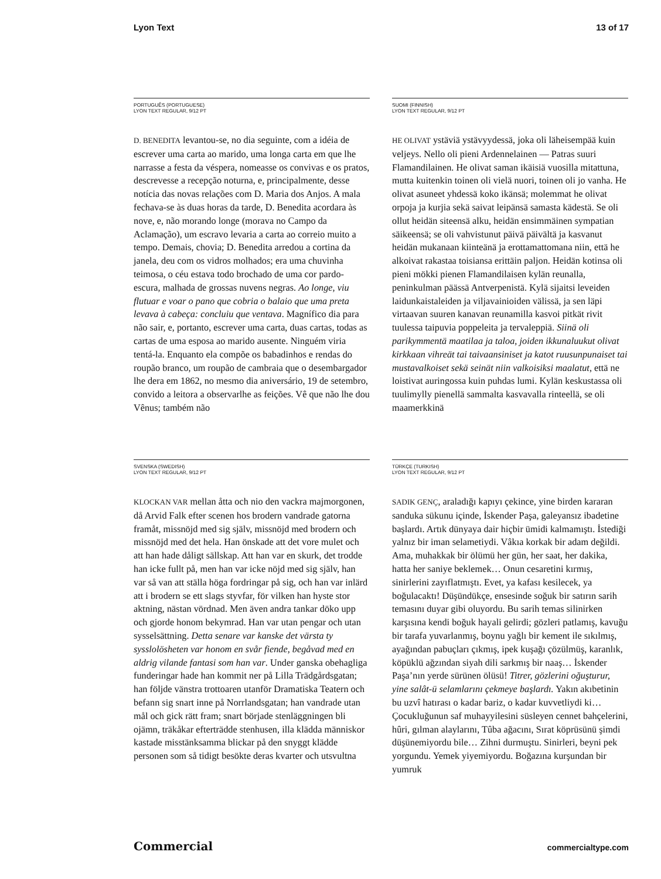Lyon Text 13 of 17
PORTUGUÊS (PORTUGUESE)
LYON TEXT REGULAR, 9/12 PT
D. BENEDITA levantou-se, no dia seguinte, com a idéia de escrever uma carta ao marido, uma longa carta em que lhe narrasse a festa da véspera, nomeasse os convivas e os pratos, descrevesse a recepção noturna, e, principalmente, desse notícia das novas relações com D. Maria dos Anjos. A mala fechava-se às duas horas da tarde, D. Benedita acordara às nove, e, não morando longe (morava no Campo da Aclamação), um escravo levaria a carta ao correio muito a tempo. Demais, chovia; D. Benedita arredou a cortina da janela, deu com os vidros molhados; era uma chuvinha teimosa, o céu estava todo brochado de uma cor pardo-escura, malhada de grossas nuvens negras. Ao longe, viu flutuar e voar o pano que cobria o balaio que uma preta levava à cabeça: concluiu que ventava. Magnífico dia para não sair, e, portanto, escrever uma carta, duas cartas, todas as cartas de uma esposa ao marido ausente. Ninguém viria tentá-la. Enquanto ela compõe os babadinhos e rendas do roupão branco, um roupão de cambraia que o desembargador lhe dera em 1862, no mesmo dia aniversário, 19 de setembro, convido a leitora a observarlhe as feições. Vê que não lhe dou Vênus; também não
SUOMI (FINNISH)
LYON TEXT REGULAR, 9/12 PT
HE OLIVAT ystäviä ystävyydessä, joka oli läheisempää kuin veljeys. Nello oli pieni Ardennelainen — Patras suuri Flamandilainen. He olivat saman ikäisiä vuosilla mitattuna, mutta kuitenkin toinen oli vielä nuori, toinen oli jo vanha. He olivat asuneet yhdessä koko ikänsä; molemmat he olivat orpoja ja kurjia sekä saivat leipänsä samasta kädestä. Se oli ollut heidän siteensä alku, heidän ensimmäinen sympatian säikeensä; se oli vahvistunut päivä päivältä ja kasvanut heidän mukanaan kiinteänä ja erottamattomana niin, että he alkoivat rakastaa toisiansa erittäin paljon. Heidän kotinsa oli pieni mökki pienen Flamandilaisen kylän reunalla, peninkulman päässä Antverpenistä. Kylä sijaitsi leveiden laidunkaistaleiden ja viljavainioiden välissä, ja sen läpi virtaavan suuren kanavan reunamilla kasvoi pitkät rivit tuulessa taipuvia poppeleita ja tervaleppiä. Siinä oli parikymmentä maatilaa ja taloa, joiden ikkunaluukut olivat kirkkaan vihreät tai taivaansiniset ja katot ruusunpunaiset tai mustavalkoiset sekä seinät niin valkoisiksi maalatut, että ne loistivat auringossa kuin puhdas lumi. Kylän keskustassa oli tuulimylly pienellä sammalta kasvavalla rinteellä, se oli maamerkkinä
SVENSKA (SWEDISH)
LYON TEXT REGULAR, 9/12 PT
KLOCKAN VAR mellan åtta och nio den vackra majmorgonen, då Arvid Falk efter scenen hos brodern vandrade gatorna framåt, missnöjd med sig själv, missnöjd med brodern och missnöjd med det hela. Han önskade att det vore mulet och att han hade dåligt sällskap. Att han var en skurk, det trodde han icke fullt på, men han var icke nöjd med sig själv, han var så van att ställa höga fordringar på sig, och han var inlärd att i brodern se ett slags styvfar, för vilken han hyste stor aktning, nästan vördnad. Men även andra tankar döko upp och gjorde honom bekymrad. Han var utan pengar och utan sysselsättning. Detta senare var kanske det värsta ty sysslolösheten var honom en svår fiende, begåvad med en aldrig vilande fantasi som han var. Under ganska obehagliga funderingar hade han kommit ner på Lilla Trädgårdsgatan; han följde vänstra trottoaren utanför Dramatiska Teatern och befann sig snart inne på Norrlandsgatan; han vandrade utan mål och gick rätt fram; snart började stenläggningen bli ojämn, träkåkar efterträdde stenhusen, illa klädda människor kastade misstänksamma blickar på den snyggt klädde personen som så tidigt besökte deras kvarter och utsvultna
TÜRKÇE (TURKISH)
LYON TEXT REGULAR, 9/12 PT
SADIK GENÇ, araladığı kapıyı çekince, yine birden kararan sanduka sükunu içinde, İskender Paşa, galeyansız ibadetine başlardı. Artık dünyaya dair hiçbir ümidi kalmamıştı. İstediği yalnız bir iman selametiydi. Vâkıa korkak bir adam değildi. Ama, muhakkak bir ölümü her gün, her saat, her dakika, hatta her saniye beklemek… Onun cesaretini kırmış, sinirlerini zayıflatmıştı. Evet, ya kafası kesilecek, ya boğulacaktı! Düşündükçe, ensesinde soğuk bir satırın sarih temasını duyar gibi oluyordu. Bu sarih temas silinirken karşısına kendi boğuk hayali gelirdi; gözleri patlamış, kavuğu bir tarafa yuvarlanmış, boynu yağlı bir kement ile sıkılmış, ayağından pabuçları çıkmış, ipek kuşağı çözülmüş, karanlık, köpüklü ağzından siyah dili sarkmış bir naaş… İskender Paşa’nın yerde sürünen ölüsü! Titrer, gözlerini oğuşturur, yine salât-ü selamlarını çekmeye başlardı. Yakın akıbetinin bu uzvî hatırası o kadar bariz, o kadar kuvvetliydi ki… Çocukluğunun saf muhayyilesini süsleyen cennet bahçelerini, hûri, gılman alaylarını, Tûba ağacını, Sırat köprüsünü şimdi düşünemiyordu bile… Zihni durmuştu. Sinirleri, beyni pek yorgundu. Yemek yiyemiyordu. Boğazına kurşundan bir yumruk
Commercial commercialtype.com